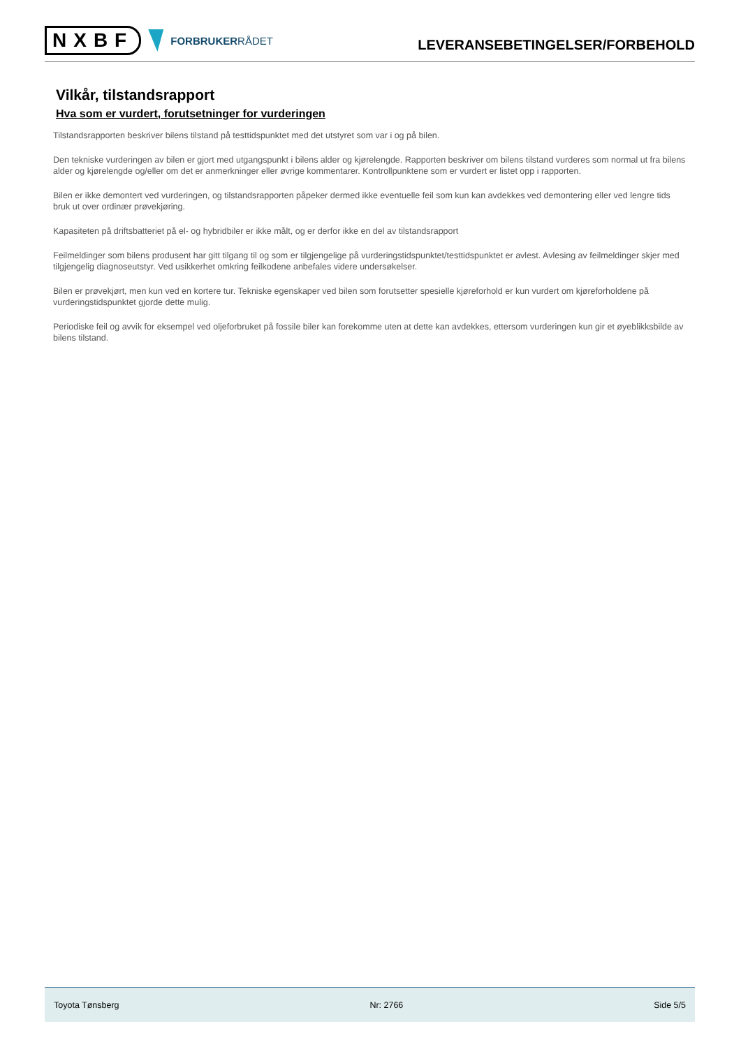NXBF
FORBRUKERRÅDET
LEVERANSEBETINGELSER/FORBEHOLD
Vilkår, tilstandsrapport
Hva som er vurdert, forutsetninger for vurderingen
Tilstandsrapporten beskriver bilens tilstand på testtidspunktet med det utstyret som var i og på bilen.
Den tekniske vurderingen av bilen er gjort med utgangspunkt i bilens alder og kjørelengde. Rapporten beskriver om bilens tilstand vurderes som normal ut fra bilens alder og kjørelengde og/eller om det er anmerkninger eller øvrige kommentarer. Kontrollpunktene som er vurdert er listet opp i rapporten.
Bilen er ikke demontert ved vurderingen, og tilstandsrapporten påpeker dermed ikke eventuelle feil som kun kan avdekkes ved demontering eller ved lengre tids bruk ut over ordinær prøvekjøring.
Kapasiteten på driftsbatteriet på el- og hybridbiler er ikke målt, og er derfor ikke en del av tilstandsrapport
Feilmeldinger som bilens produsent har gitt tilgang til og som er tilgjengelige på vurderingstidspunktet/testtidspunktet er avlest. Avlesing av feilmeldinger skjer med tilgjengelig diagnoseutstyr. Ved usikkerhet omkring feilkodene anbefales videre undersøkelser.
Bilen er prøvekjørt, men kun ved en kortere tur. Tekniske egenskaper ved bilen som forutsetter spesielle kjøreforhold er kun vurdert om kjøreforholdene på vurderingstidspunktet gjorde dette mulig.
Periodiske feil og avvik for eksempel ved oljeforbruket på fossile biler kan forekomme uten at dette kan avdekkes, ettersom vurderingen kun gir et øyeblikksbilde av bilens tilstand.
Toyota Tønsberg Nr: 2766 Side 5/5